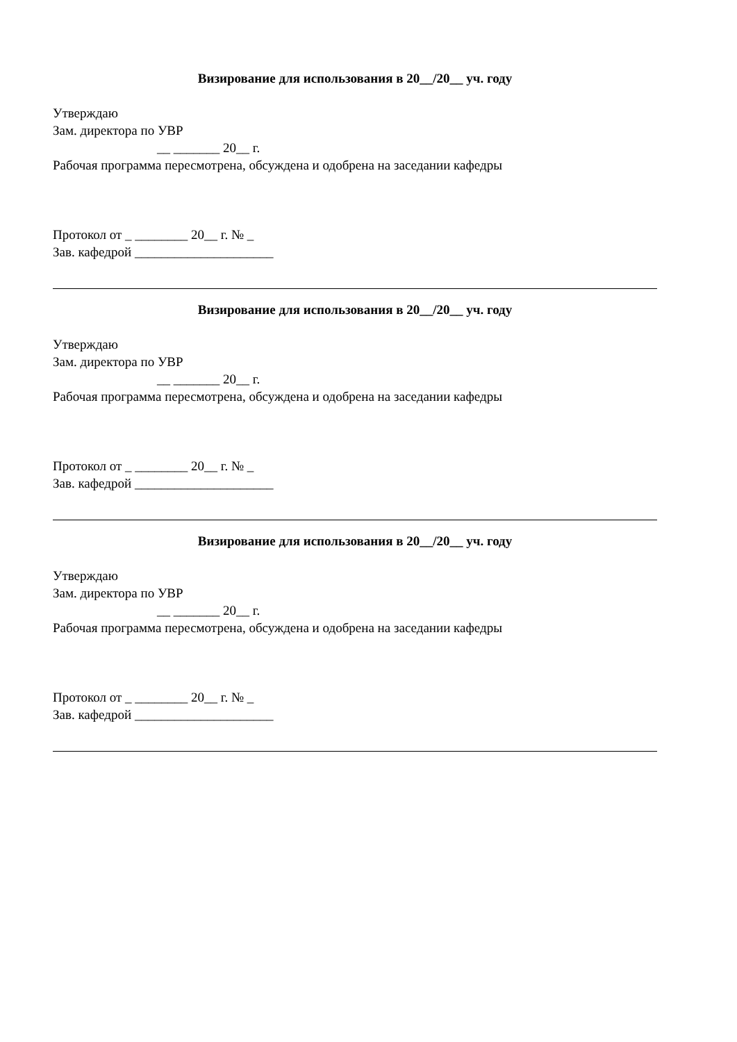Визирование для использования в 20__/20__ уч. году
Утверждаю
Зам. директора по УВР
__ _______ 20__ г.
Рабочая программа пересмотрена, обсуждена и одобрена на заседании кафедры
Протокол от _ ________ 20__ г. № _
Зав. кафедрой _____________________
Визирование для использования в 20__/20__ уч. году
Утверждаю
Зам. директора по УВР
__ _______ 20__ г.
Рабочая программа пересмотрена, обсуждена и одобрена на заседании кафедры
Протокол от _ ________ 20__ г. № _
Зав. кафедрой _____________________
Визирование для использования в 20__/20__ уч. году
Утверждаю
Зам. директора по УВР
__ _______ 20__ г.
Рабочая программа пересмотрена, обсуждена и одобрена на заседании кафедры
Протокол от _ ________ 20__ г. № _
Зав. кафедрой _____________________